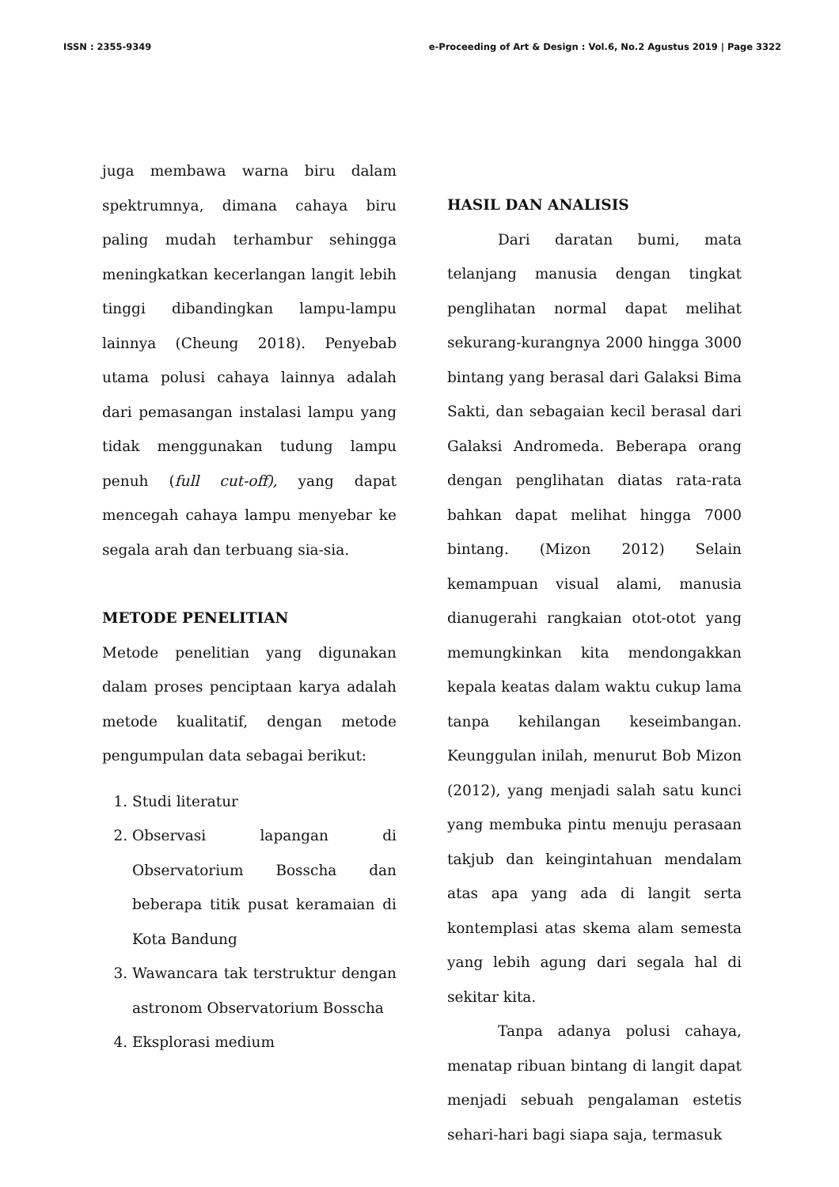ISSN : 2355-9349 e-Proceeding of Art & Design : Vol.6, No.2 Agustus 2019 | Page 3322
juga membawa warna biru dalam spektrumnya, dimana cahaya biru paling mudah terhambur sehingga meningkatkan kecerlangan langit lebih tinggi dibandingkan lampu-lampu lainnya (Cheung 2018). Penyebab utama polusi cahaya lainnya adalah dari pemasangan instalasi lampu yang tidak menggunakan tudung lampu penuh (full cut-off), yang dapat mencegah cahaya lampu menyebar ke segala arah dan terbuang sia-sia.
METODE PENELITIAN
Metode penelitian yang digunakan dalam proses penciptaan karya adalah metode kualitatif, dengan metode pengumpulan data sebagai berikut:
1. Studi literatur
2. Observasi lapangan di Observatorium Bosscha dan beberapa titik pusat keramaian di Kota Bandung
3. Wawancara tak terstruktur dengan astronom Observatorium Bosscha
4. Eksplorasi medium
HASIL DAN ANALISIS
Dari daratan bumi, mata telanjang manusia dengan tingkat penglihatan normal dapat melihat sekurang-kurangnya 2000 hingga 3000 bintang yang berasal dari Galaksi Bima Sakti, dan sebagaian kecil berasal dari Galaksi Andromeda. Beberapa orang dengan penglihatan diatas rata-rata bahkan dapat melihat hingga 7000 bintang. (Mizon 2012) Selain kemampuan visual alami, manusia dianugerahi rangkaian otot-otot yang memungkinkan kita mendongakkan kepala keatas dalam waktu cukup lama tanpa kehilangan keseimbangan. Keunggulan inilah, menurut Bob Mizon (2012), yang menjadi salah satu kunci yang membuka pintu menuju perasaan takjub dan keingintahuan mendalam atas apa yang ada di langit serta kontemplasi atas skema alam semesta yang lebih agung dari segala hal di sekitar kita.
Tanpa adanya polusi cahaya, menatap ribuan bintang di langit dapat menjadi sebuah pengalaman estetis sehari-hari bagi siapa saja, termasuk